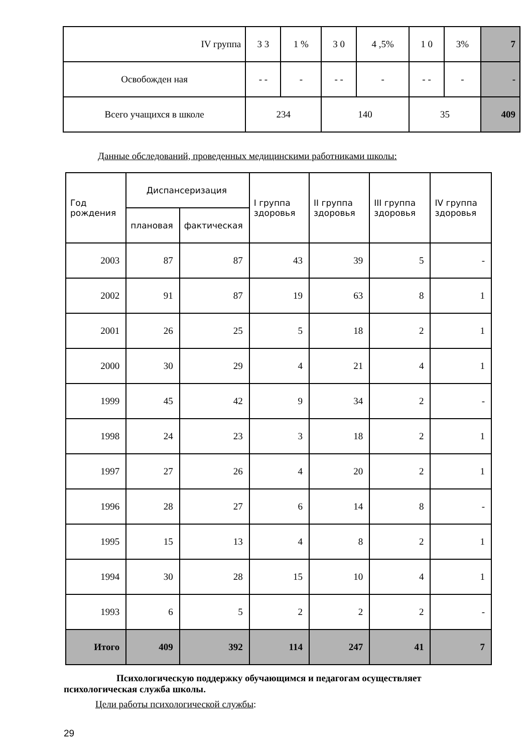| IV группа | 3 3 | 1 % | 3 0 | 4 ,5% | 1 0 | 3% | 7 |
| Освобожден ная | - - | - | - - | - | - - | - | - |
| Всего учащихся в школе | 234 | | 140 | | 35 | | 409 |
Данные обследований, проведенных медицинскими работниками школы:
| Год рождения | Диспансеризация | | I группа здоровья | II группа здоровья | III группа здоровья | IV группа здоровья |
| --- | --- | --- | --- | --- | --- | --- |
| | плановая | фактическая | | | | |
| 2003 | 87 | 87 | 43 | 39 | 5 | - |
| 2002 | 91 | 87 | 19 | 63 | 8 | 1 |
| 2001 | 26 | 25 | 5 | 18 | 2 | 1 |
| 2000 | 30 | 29 | 4 | 21 | 4 | 1 |
| 1999 | 45 | 42 | 9 | 34 | 2 | - |
| 1998 | 24 | 23 | 3 | 18 | 2 | 1 |
| 1997 | 27 | 26 | 4 | 20 | 2 | 1 |
| 1996 | 28 | 27 | 6 | 14 | 8 | - |
| 1995 | 15 | 13 | 4 | 8 | 2 | 1 |
| 1994 | 30 | 28 | 15 | 10 | 4 | 1 |
| 1993 | 6 | 5 | 2 | 2 | 2 | - |
| Итого | 409 | 392 | 114 | 247 | 41 | 7 |
Психологическую поддержку обучающимся и педагогам осуществляет психологическая служба школы.
Цели работы психологической службы:
29